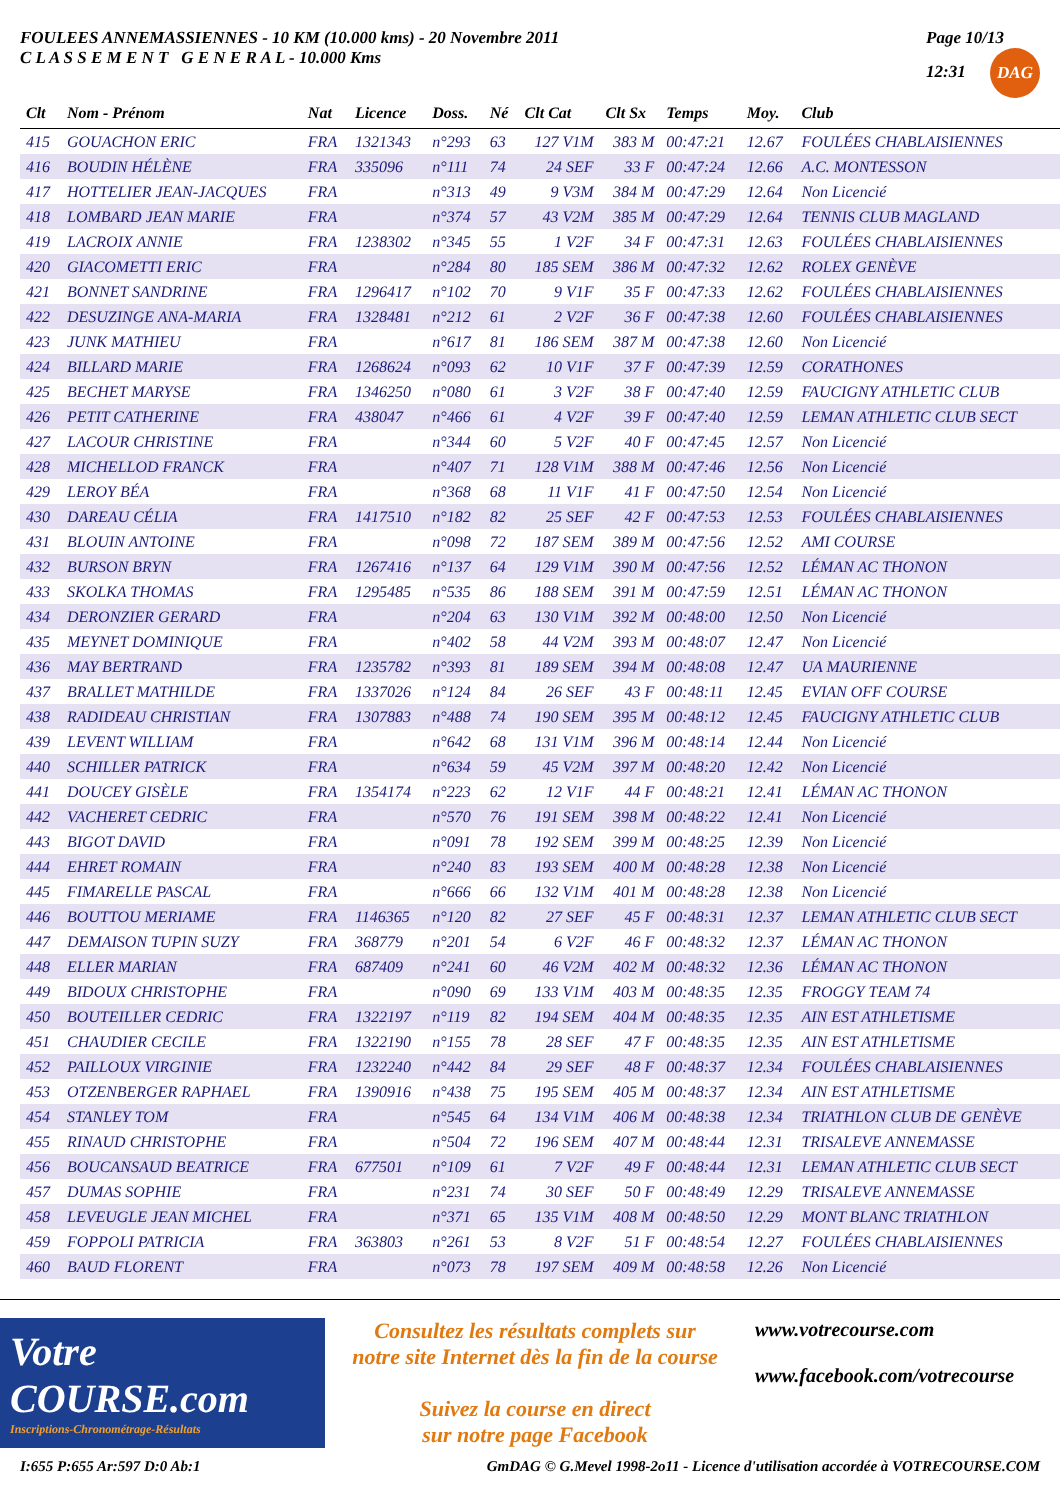FOULEES ANNEMASSIENNES - 10 KM (10.000 kms) - 20 Novembre 2011
C L A S S E M E N T G E N E R A L - 10.000 Kms
Page 10/13
12:31 DAG
| Clt | Nom - Prénom | Nat | Licence | Doss. | Né | Clt Cat | Clt Sx | Temps | Moy. | Club |
| --- | --- | --- | --- | --- | --- | --- | --- | --- | --- | --- |
| 415 | GOUACHON ERIC | FRA | 1321343 | n°293 | 63 | 127 V1M | 383 M | 00:47:21 | 12.67 | FOULÉES CHABLAISIENNES |
| 416 | BOUDIN HÉLÈNE | FRA | 335096 | n°111 | 74 | 24 SEF | 33 F | 00:47:24 | 12.66 | A.C. MONTESSON |
| 417 | HOTTELIER JEAN-JACQUES | FRA | | n°313 | 49 | 9 V3M | 384 M | 00:47:29 | 12.64 | Non Licencié |
| 418 | LOMBARD JEAN MARIE | FRA | | n°374 | 57 | 43 V2M | 385 M | 00:47:29 | 12.64 | TENNIS CLUB MAGLAND |
| 419 | LACROIX ANNIE | FRA | 1238302 | n°345 | 55 | 1 V2F | 34 F | 00:47:31 | 12.63 | FOULÉES CHABLAISIENNES |
| 420 | GIACOMETTI ERIC | FRA | | n°284 | 80 | 185 SEM | 386 M | 00:47:32 | 12.62 | ROLEX GENÈVE |
| 421 | BONNET SANDRINE | FRA | 1296417 | n°102 | 70 | 9 V1F | 35 F | 00:47:33 | 12.62 | FOULÉES CHABLAISIENNES |
| 422 | DESUZINGE ANA-MARIA | FRA | 1328481 | n°212 | 61 | 2 V2F | 36 F | 00:47:38 | 12.60 | FOULÉES CHABLAISIENNES |
| 423 | JUNK MATHIEU | FRA | | n°617 | 81 | 186 SEM | 387 M | 00:47:38 | 12.60 | Non Licencié |
| 424 | BILLARD MARIE | FRA | 1268624 | n°093 | 62 | 10 V1F | 37 F | 00:47:39 | 12.59 | CORATHONES |
| 425 | BECHET MARYSE | FRA | 1346250 | n°080 | 61 | 3 V2F | 38 F | 00:47:40 | 12.59 | FAUCIGNY ATHLETIC CLUB |
| 426 | PETIT CATHERINE | FRA | 438047 | n°466 | 61 | 4 V2F | 39 F | 00:47:40 | 12.59 | LEMAN ATHLETIC CLUB SECT |
| 427 | LACOUR CHRISTINE | FRA | | n°344 | 60 | 5 V2F | 40 F | 00:47:45 | 12.57 | Non Licencié |
| 428 | MICHELLOD FRANCK | FRA | | n°407 | 71 | 128 V1M | 388 M | 00:47:46 | 12.56 | Non Licencié |
| 429 | LEROY BÉA | FRA | | n°368 | 68 | 11 V1F | 41 F | 00:47:50 | 12.54 | Non Licencié |
| 430 | DAREAU CÉLIA | FRA | 1417510 | n°182 | 82 | 25 SEF | 42 F | 00:47:53 | 12.53 | FOULÉES CHABLAISIENNES |
| 431 | BLOUIN ANTOINE | FRA | | n°098 | 72 | 187 SEM | 389 M | 00:47:56 | 12.52 | AMI COURSE |
| 432 | BURSON BRYN | FRA | 1267416 | n°137 | 64 | 129 V1M | 390 M | 00:47:56 | 12.52 | LÉMAN AC THONON |
| 433 | SKOLKA THOMAS | FRA | 1295485 | n°535 | 86 | 188 SEM | 391 M | 00:47:59 | 12.51 | LÉMAN AC THONON |
| 434 | DERONZIER GERARD | FRA | | n°204 | 63 | 130 V1M | 392 M | 00:48:00 | 12.50 | Non Licencié |
| 435 | MEYNET DOMINIQUE | FRA | | n°402 | 58 | 44 V2M | 393 M | 00:48:07 | 12.47 | Non Licencié |
| 436 | MAY BERTRAND | FRA | 1235782 | n°393 | 81 | 189 SEM | 394 M | 00:48:08 | 12.47 | UA MAURIENNE |
| 437 | BRALLET MATHILDE | FRA | 1337026 | n°124 | 84 | 26 SEF | 43 F | 00:48:11 | 12.45 | EVIAN OFF COURSE |
| 438 | RADIDEAU CHRISTIAN | FRA | 1307883 | n°488 | 74 | 190 SEM | 395 M | 00:48:12 | 12.45 | FAUCIGNY ATHLETIC CLUB |
| 439 | LEVENT WILLIAM | FRA | | n°642 | 68 | 131 V1M | 396 M | 00:48:14 | 12.44 | Non Licencié |
| 440 | SCHILLER PATRICK | FRA | | n°634 | 59 | 45 V2M | 397 M | 00:48:20 | 12.42 | Non Licencié |
| 441 | DOUCEY GISÈLE | FRA | 1354174 | n°223 | 62 | 12 V1F | 44 F | 00:48:21 | 12.41 | LÉMAN AC THONON |
| 442 | VACHERET CEDRIC | FRA | | n°570 | 76 | 191 SEM | 398 M | 00:48:22 | 12.41 | Non Licencié |
| 443 | BIGOT DAVID | FRA | | n°091 | 78 | 192 SEM | 399 M | 00:48:25 | 12.39 | Non Licencié |
| 444 | EHRET ROMAIN | FRA | | n°240 | 83 | 193 SEM | 400 M | 00:48:28 | 12.38 | Non Licencié |
| 445 | FIMARELLE PASCAL | FRA | | n°666 | 66 | 132 V1M | 401 M | 00:48:28 | 12.38 | Non Licencié |
| 446 | BOUTTOU MERIAME | FRA | 1146365 | n°120 | 82 | 27 SEF | 45 F | 00:48:31 | 12.37 | LEMAN ATHLETIC CLUB SECT |
| 447 | DEMAISON TUPIN SUZY | FRA | 368779 | n°201 | 54 | 6 V2F | 46 F | 00:48:32 | 12.37 | LÉMAN AC THONON |
| 448 | ELLER MARIAN | FRA | 687409 | n°241 | 60 | 46 V2M | 402 M | 00:48:32 | 12.36 | LÉMAN AC THONON |
| 449 | BIDOUX CHRISTOPHE | FRA | | n°090 | 69 | 133 V1M | 403 M | 00:48:35 | 12.35 | FROGGY TEAM 74 |
| 450 | BOUTEILLER CEDRIC | FRA | 1322197 | n°119 | 82 | 194 SEM | 404 M | 00:48:35 | 12.35 | AIN EST ATHLETISME |
| 451 | CHAUDIER CECILE | FRA | 1322190 | n°155 | 78 | 28 SEF | 47 F | 00:48:35 | 12.35 | AIN EST ATHLETISME |
| 452 | PAILLOUX VIRGINIE | FRA | 1232240 | n°442 | 84 | 29 SEF | 48 F | 00:48:37 | 12.34 | FOULÉES CHABLAISIENNES |
| 453 | OTZENBERGER RAPHAEL | FRA | 1390916 | n°438 | 75 | 195 SEM | 405 M | 00:48:37 | 12.34 | AIN EST ATHLETISME |
| 454 | STANLEY TOM | FRA | | n°545 | 64 | 134 V1M | 406 M | 00:48:38 | 12.34 | TRIATHLON CLUB DE GENÈVE |
| 455 | RINAUD CHRISTOPHE | FRA | | n°504 | 72 | 196 SEM | 407 M | 00:48:44 | 12.31 | TRISALEVE ANNEMASSE |
| 456 | BOUCANSAUD BEATRICE | FRA | 677501 | n°109 | 61 | 7 V2F | 49 F | 00:48:44 | 12.31 | LEMAN ATHLETIC CLUB SECT |
| 457 | DUMAS SOPHIE | FRA | | n°231 | 74 | 30 SEF | 50 F | 00:48:49 | 12.29 | TRISALEVE ANNEMASSE |
| 458 | LEVEUGLE JEAN MICHEL | FRA | | n°371 | 65 | 135 V1M | 408 M | 00:48:50 | 12.29 | MONT BLANC TRIATHLON |
| 459 | FOPPOLI PATRICIA | FRA | 363803 | n°261 | 53 | 8 V2F | 51 F | 00:48:54 | 12.27 | FOULÉES CHABLAISIENNES |
| 460 | BAUD FLORENT | FRA | | n°073 | 78 | 197 SEM | 409 M | 00:48:58 | 12.26 | Non Licencié |
Votre COURSE.com
Inscriptions-Chronométrage-Résultats
Consultez les résultats complets sur
notre site Internet dès la fin de la course
Suivez la course en direct
sur notre page Facebook
www.votrecourse.com
www.facebook.com/votrecourse
I:655 P:655 Ar:597 D:0 Ab:1 GmDAG © G.Mevel 1998-2o11 - Licence d'utilisation accordée à VOTRECOURSE.COM